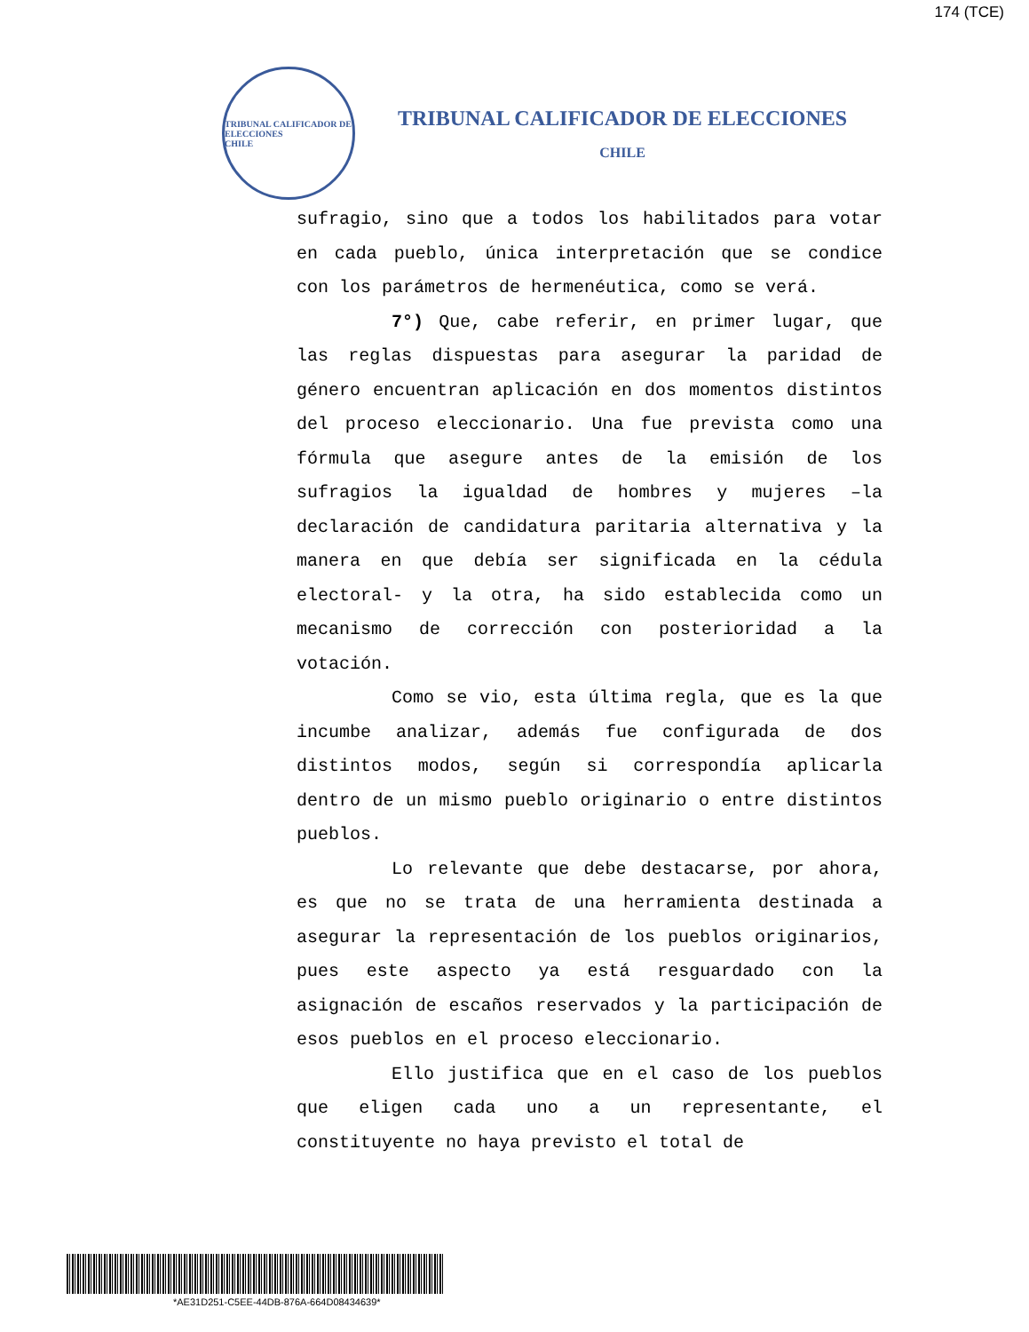174 (TCE)
TRIBUNAL CALIFICADOR DE ELECCIONES
CHILE
TRIBUNAL CALIFICADOR DE ELECCIONES
CHILE
sufragio, sino que a todos los habilitados para votar en cada pueblo, única interpretación que se condice con los parámetros de hermenéutica, como se verá.
7°) Que, cabe referir, en primer lugar, que las reglas dispuestas para asegurar la paridad de género encuentran aplicación en dos momentos distintos del proceso eleccionario. Una fue prevista como una fórmula que asegure antes de la emisión de los sufragios la igualdad de hombres y mujeres –la declaración de candidatura paritaria alternativa y la manera en que debía ser significada en la cédula electoral- y la otra, ha sido establecida como un mecanismo de corrección con posterioridad a la votación.
Como se vio, esta última regla, que es la que incumbe analizar, además fue configurada de dos distintos modos, según si correspondía aplicarla dentro de un mismo pueblo originario o entre distintos pueblos.
Lo relevante que debe destacarse, por ahora, es que no se trata de una herramienta destinada a asegurar la representación de los pueblos originarios, pues este aspecto ya está resguardado con la asignación de escaños reservados y la participación de esos pueblos en el proceso eleccionario.
Ello justifica que en el caso de los pueblos que eligen cada uno a un representante, el constituyente no haya previsto el total de
*AE31D251-C5EE-44DB-876A-664D08434639*